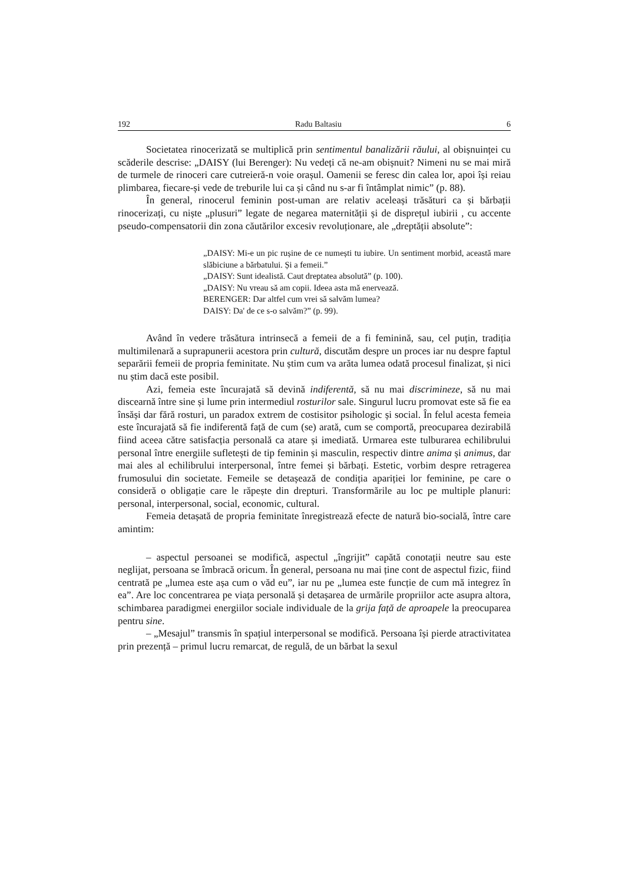192 Radu Baltasiu 6
Societatea rinocerizată se multiplică prin sentimentul banalizării răului, al obișnuinței cu scăderile descrise: „DAISY (lui Berenger): Nu vedeți că ne-am obișnuit? Nimeni nu se mai miră de turmele de rinoceri care cutreieră-n voie orașul. Oamenii se feresc din calea lor, apoi își reiau plimbarea, fiecare-și vede de treburile lui ca și când nu s-ar fi întâmplat nimic” (p. 88).
În general, rinocerul feminin post-uman are relativ aceleași trăsături ca și bărbații rinocerizați, cu niște „plusuri” legate de negarea maternității și de disprețul iubirii , cu accente pseudo-compensatorii din zona căutărilor excesiv revoluționare, ale „dreptății absolute”:
„DAISY: Mi-e un pic rușine de ce numești tu iubire. Un sentiment morbid, această mare slăbiciune a bărbatului. Și a femeii.”
„DAISY: Sunt idealistă. Caut dreptatea absolută” (p. 100).
„DAISY: Nu vreau să am copii. Ideea asta mă enervează.
BERENGER: Dar altfel cum vrei să salvăm lumea?
DAISY: Da' de ce s-o salvăm?” (p. 99).
Având în vedere trăsătura intrinsecă a femeii de a fi feminină, sau, cel puțin, tradiția multimilenară a suprapunerii acestora prin cultură, discutăm despre un proces iar nu despre faptul separării femeii de propria feminitate. Nu știm cum va arăta lumea odată procesul finalizat, și nici nu știm dacă este posibil.
Azi, femeia este încurajată să devină indiferentă, să nu mai discrimineze, să nu mai discearnă între sine și lume prin intermediul rosturilor sale. Singurul lucru promovat este să fie ea însăși dar fără rosturi, un paradox extrem de costisitor psihologic și social. În felul acesta femeia este încurajată să fie indiferentă față de cum (se) arată, cum se comportă, preocuparea dezirabilă fiind aceea către satisfacția personală ca atare și imediată. Urmarea este tulburarea echilibrului personal între energiile sufletești de tip feminin și masculin, respectiv dintre anima și animus, dar mai ales al echilibrului interpersonal, între femei și bărbați. Estetic, vorbim despre retragerea frumosului din societate. Femeile se detașează de condiția apariției lor feminine, pe care o consideră o obligație care le răpește din drepturi. Transformările au loc pe multiple planuri: personal, interpersonal, social, economic, cultural.
Femeia detașată de propria feminitate înregistrează efecte de natură bio-socială, între care amintim:
– aspectul persoanei se modifică, aspectul „îngrijit” capătă conotații neutre sau este neglijat, persoana se îmbracă oricum. În general, persoana nu mai ține cont de aspectul fizic, fiind centrată pe „lumea este așa cum o văd eu”, iar nu pe „lumea este funcție de cum mă integrez în ea”. Are loc concentrarea pe viața personală și detașarea de urmările propriilor acte asupra altora, schimbarea paradigmei energiilor sociale individuale de la grija față de aproapele la preocuparea pentru sine.
– „Mesajul” transmis în spațiul interpersonal se modifică. Persoana își pierde atractivitatea prin prezență – primul lucru remarcat, de regulă, de un bărbat la sexul